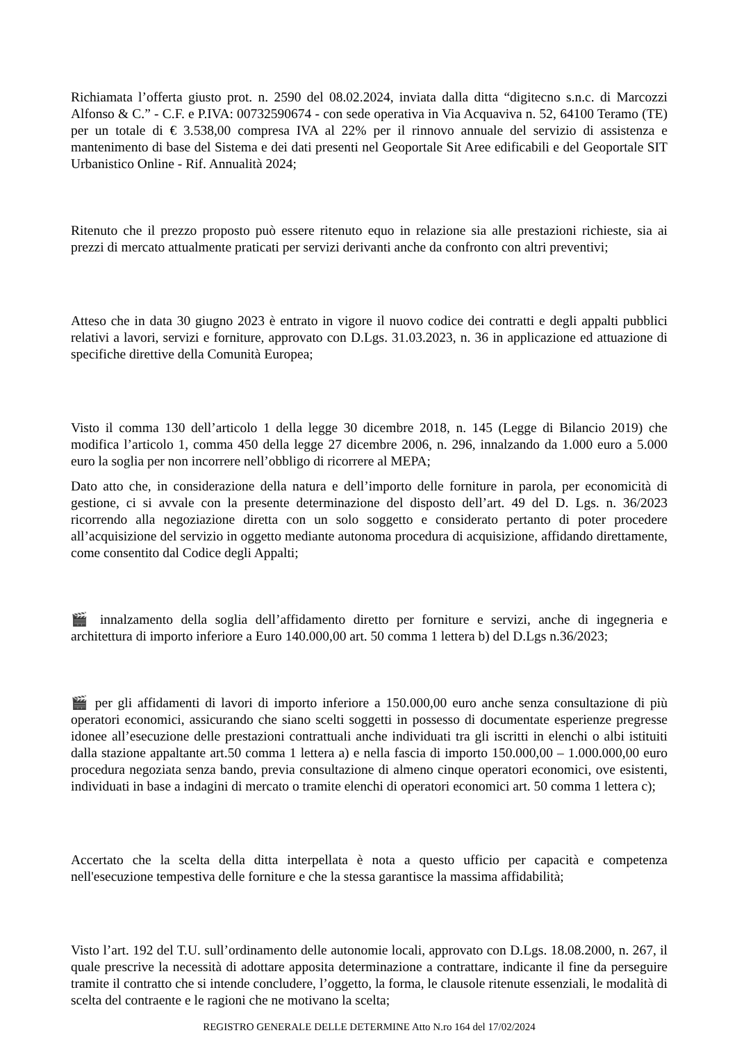Richiamata l’offerta giusto prot. n. 2590 del 08.02.2024, inviata dalla ditta “digitecno s.n.c. di Marcozzi Alfonso & C.” - C.F. e P.IVA: 00732590674 - con sede operativa in Via Acquaviva n. 52, 64100 Teramo (TE) per un totale di € 3.538,00 compresa IVA al 22% per il rinnovo annuale del servizio di assistenza e mantenimento di base del Sistema e dei dati presenti nel Geoportale Sit Aree edificabili e del Geoportale SIT Urbanistico Online - Rif. Annualità 2024;
Ritenuto che il prezzo proposto può essere ritenuto equo in relazione sia alle prestazioni richieste, sia ai prezzi di mercato attualmente praticati per servizi derivanti anche da confronto con altri preventivi;
Atteso che in data 30 giugno 2023 è entrato in vigore il nuovo codice dei contratti e degli appalti pubblici relativi a lavori, servizi e forniture, approvato con D.Lgs. 31.03.2023, n. 36 in applicazione ed attuazione di specifiche direttive della Comunità Europea;
Visto il comma 130 dell’articolo 1 della legge 30 dicembre 2018, n. 145 (Legge di Bilancio 2019) che modifica l’articolo 1, comma 450 della legge 27 dicembre 2006, n. 296, innalzando da 1.000 euro a 5.000 euro la soglia per non incorrere nell’obbligo di ricorrere al MEPA;
Dato atto che, in considerazione della natura e dell’importo delle forniture in parola, per economicità di gestione, ci si avvale con la presente determinazione del disposto dell’art. 49 del D. Lgs. n. 36/2023 ricorrendo alla negoziazione diretta con un solo soggetto e considerato pertanto di poter procedere all’acquisizione del servizio in oggetto mediante autonoma procedura di acquisizione, affidando direttamente, come consentito dal Codice degli Appalti;
🎬 innalzamento della soglia dell’affidamento diretto per forniture e servizi, anche di ingegneria e architettura di importo inferiore a Euro 140.000,00 art. 50 comma 1 lettera b) del D.Lgs n.36/2023;
🎬 per gli affidamenti di lavori di importo inferiore a 150.000,00 euro anche senza consultazione di più operatori economici, assicurando che siano scelti soggetti in possesso di documentate esperienze pregresse idonee all’esecuzione delle prestazioni contrattuali anche individuati tra gli iscritti in elenchi o albi istituiti dalla stazione appaltante art.50 comma 1 lettera a) e nella fascia di importo 150.000,00 – 1.000.000,00 euro procedura negoziata senza bando, previa consultazione di almeno cinque operatori economici, ove esistenti, individuati in base a indagini di mercato o tramite elenchi di operatori economici art. 50 comma 1 lettera c);
Accertato che la scelta della ditta interpellata è nota a questo ufficio per capacità e competenza nell'esecuzione tempestiva delle forniture e che la stessa garantisce la massima affidabilità;
Visto l’art. 192 del T.U. sull’ordinamento delle autonomie locali, approvato con D.Lgs. 18.08.2000, n. 267, il quale prescrive la necessità di adottare apposita determinazione a contrattare, indicante il fine da perseguire tramite il contratto che si intende concludere, l’oggetto, la forma, le clausole ritenute essenziali, le modalità di scelta del contraente e le ragioni che ne motivano la scelta;
REGISTRO GENERALE DELLE DETERMINE Atto N.ro 164 del 17/02/2024